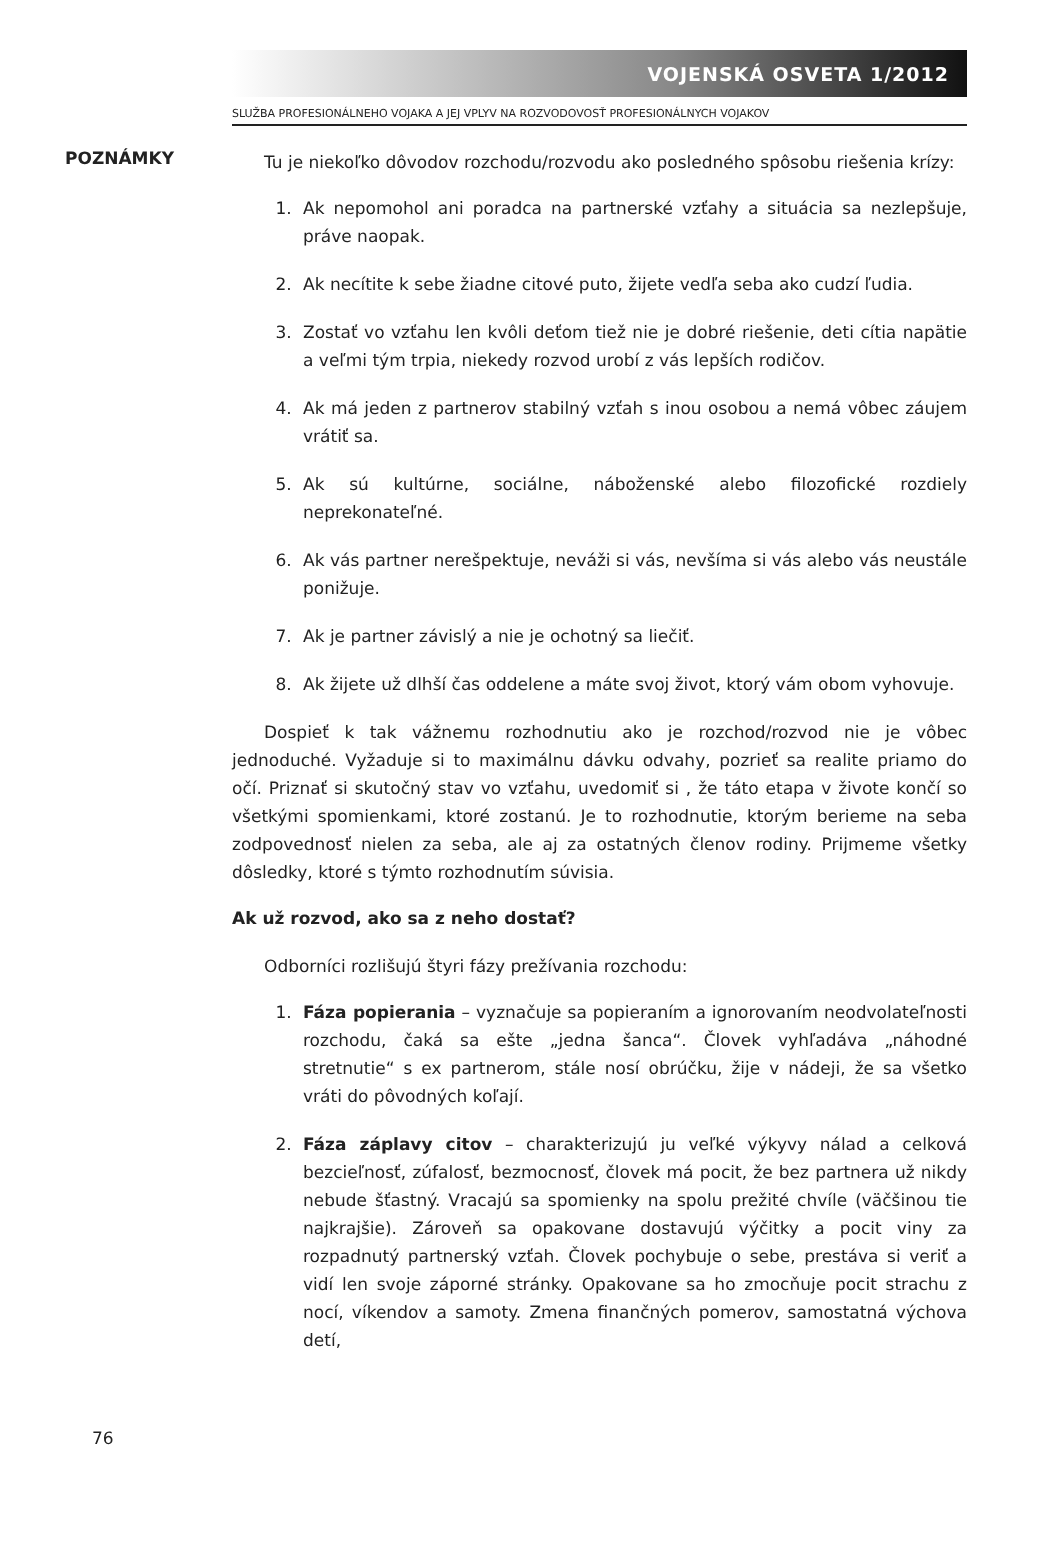VOJENSKÁ OSVETA 1/2012
SLUŽBA PROFESIONÁLNEHO VOJAKA A JEJ VPLYV NA ROZVODOVOSŤ PROFESIONÁLNYCH VOJAKOV
POZNÁMKY
Tu je niekoľko dôvodov rozchodu/rozvodu ako posledného spôsobu riešenia krízy:
1. Ak nepomohol ani poradca na partnerské vzťahy a situácia sa nezlepšuje, práve naopak.
2. Ak necítite k sebe žiadne citové puto, žijete vedľa seba ako cudzí ľudia.
3. Zostať vo vzťahu len kvôli deťom tiež nie je dobré riešenie, deti cítia napätie a veľmi tým trpia, niekedy rozvod urobí z vás lepších rodičov.
4. Ak má jeden z partnerov stabilný vzťah s inou osobou a nemá vôbec záujem vrátiť sa.
5. Ak sú kultúrne, sociálne, náboženské alebo filozofické rozdiely neprekonateľné.
6. Ak vás partner nerešpektuje, neváži si vás, nevšíma si vás alebo vás neustále ponižuje.
7. Ak je partner závislý a nie je ochotný sa liečiť.
8. Ak žijete už dlhší čas oddelene a máte svoj život, ktorý vám obom vyhovuje.
Dospieť k tak vážnemu rozhodnutiu ako je rozchod/rozvod nie je vôbec jednoduché. Vyžaduje si to maximálnu dávku odvahy, pozrieť sa realite priamo do očí. Priznať si skutočný stav vo vzťahu, uvedomiť si , že táto etapa v živote končí so všetkými spomienkami, ktoré zostanú. Je to rozhodnutie, ktorým berieme na seba zodpovednosť nielen za seba, ale aj za ostatných členov rodiny. Prijmeme všetky dôsledky, ktoré s týmto rozhodnutím súvisia.
Ak už rozvod, ako sa z neho dostať?
Odborníci rozlišujú štyri fázy prežívania rozchodu:
1. Fáza popierania – vyznačuje sa popieraním a ignorovaním neodvolateľnosti rozchodu, čaká sa ešte „jedna šanca“. Človek vyhľadáva „náhodné stretnutie“ s ex partnerom, stále nosí obrúčku, žije v nádeji, že sa všetko vráti do pôvodných koľají.
2. Fáza záplavy citov – charakterizujú ju veľké výkyvy nálad a celková bezcieľnosť, zúfalosť, bezmocnosť, človek má pocit, že bez partnera už nikdy nebude šťastný. Vracajú sa spomienky na spolu prežité chvíle (väčšinou tie najkrajšie). Zároveň sa opakovane dostavujú výčitky a pocit viny za rozpadnutý partnerský vzťah. Človek pochybuje o sebe, prestáva si veriť a vidí len svoje záporné stránky. Opakovane sa ho zmocňuje pocit strachu z nocí, víkendov a samoty. Zmena finančných pomerov, samostatná výchova detí,
76